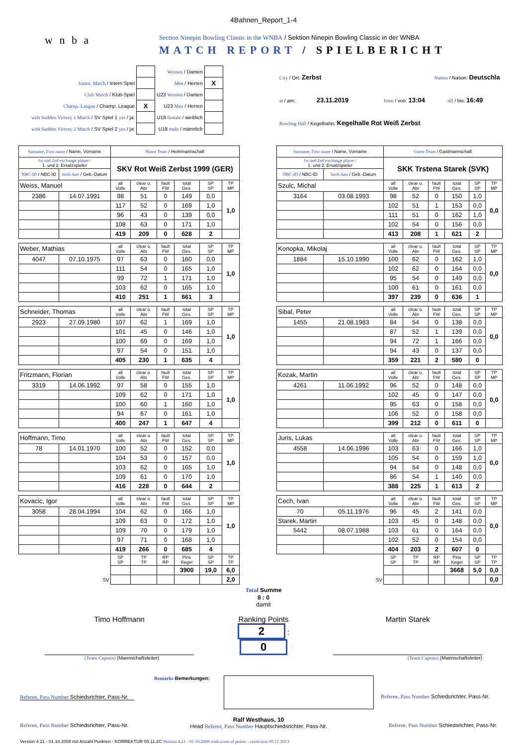4Bahnen_Report_1-4
w n b a
Section Ninepin Bowling Classic in the WNBA / Sektion Ninepin Bowling Classic in der WNBA
MATCH REPORT / SPIELBERICHT
| | | Women / Damen | |
| Intern. Match / Intern Spiel | | Men / Herren | X |
| Club Match / Klub-Spiel | | U23 Women / Damen | |
| Champ.-League / Champ. League | X | U23 Men / Herren | |
| with Sudden Victory 1 Match / SV Spiel 1 yes / ja: | | U18 female / weiblich | |
| with Sudden Victory 2 Match / SV Spiel 2 yes / ja: | | U18 male / männlich | |
| City / Ort: Zerbst | Nation / Nation: Deutschla | |
| at / am: 23.11.2019 | from / von: 13:04 | till / bis: 16:49 |
| Bowling Hall / Kegelbahn: Kegelhalle Rot Weiß Zerbst | | |
| Surname, First name / Name, Vorname | | Home Team / Heimmannschaft | | | | | |
| 1st and 2nd exchange player / 1. und 2. Ersatzspieler | | SKV Rot Weiß Zerbst 1999 (GER) | | | | | |
| NBC-ID / NBC-ID | birth date / Geb.-Datum | | | | | | |
| Weiss, Manuel | | all Volle | clear o. Abr | fault FW | total Ges. | SP SP | TP MP |
| 2386 | 14.07.1991 | 98 | 51 | 0 | 149 | 0,0 | 1,0 |
| | | 117 | 52 | 0 | 169 | 1,0 | |
| | | 96 | 43 | 0 | 139 | 0,0 | |
| | | 108 | 63 | 0 | 171 | 1,0 | |
| | | 419 | 209 | 0 | 628 | 2 | |
| Weber, Mathias | | all Volle | clear o. Abr | fault FW | total Ges. | SP SP | TP MP |
| 4047 | 07.10.1975 | 97 | 63 | 0 | 160 | 0,0 | 1,0 |
| | | 111 | 54 | 0 | 165 | 1,0 | |
| | | 99 | 72 | 1 | 171 | 1,0 | |
| | | 103 | 62 | 0 | 165 | 1,0 | |
| | | 410 | 251 | 1 | 661 | 3 | |
| Schneider, Thomas | | all Volle | clear o. Abr | fault FW | total Ges. | SP SP | TP MP |
| 2923 | 27.09.1980 | 107 | 62 | 1 | 169 | 1,0 | 1,0 |
| | | 101 | 45 | 0 | 146 | 1,0 | |
| | | 100 | 69 | 0 | 169 | 1,0 | |
| | | 97 | 54 | 0 | 151 | 1,0 | |
| | | 405 | 230 | 1 | 635 | 4 | |
| Fritzmann, Florian | | all Volle | clear o. Abr | fault FW | total Ges. | SP SP | TP MP |
| 3319 | 14.06.1992 | 97 | 58 | 0 | 155 | 1,0 | 1,0 |
| | | 109 | 62 | 0 | 171 | 1,0 | |
| | | 100 | 60 | 1 | 160 | 1,0 | |
| | | 94 | 67 | 0 | 161 | 1,0 | |
| | | 400 | 247 | 1 | 647 | 4 | |
| Hoffmann, Timo | | all Volle | clear o. Abr | fault FW | total Ges. | SP SP | TP MP |
| 78 | 14.01.1970 | 100 | 52 | 0 | 152 | 0,0 | 1,0 |
| | | 104 | 53 | 0 | 157 | 0,0 | |
| | | 103 | 62 | 0 | 165 | 1,0 | |
| | | 109 | 61 | 0 | 170 | 1,0 | |
| | | 416 | 228 | 0 | 644 | 2 | |
| Kovacic, Igor | | all Volle | clear o. Abr | fault FW | total Ges. | SP SP | TP MP |
| 3058 | 28.04.1994 | 104 | 62 | 0 | 166 | 1,0 | 1,0 |
| | | 109 | 63 | 0 | 172 | 1,0 | |
| | | 109 | 70 | 0 | 179 | 1,0 | |
| | | 97 | 71 | 0 | 168 | 1,0 | |
| | | 419 | 266 | 0 | 685 | 4 | |
| | | SP SP | TP TP | RP RP | Pins Kegel | SP SP | TP TP |
| | | | | | 3900 | 19,0 | 6,0 |
| SV | | | | | | | 2,0 |
| Surname, First name / Name, Vorname | | Guest Team / Gastmannschaft | | | | | |
| 1st and 2nd exchange player / 1. und 2. Ersatzspieler | | SKK Trstena Starek (SVK) | | | | | |
| NBC-ID / NBC-ID | birth date / Geb.-Datum | | | | | | |
| Szulc, Michal | | all Volle | clear o. Abr | fault FW | total Ges. | SP SP | TP MP |
| 3164 | 03.08.1993 | 98 | 52 | 0 | 150 | 1,0 | 0,0 |
| | | 102 | 51 | 1 | 153 | 0,0 | |
| | | 111 | 51 | 0 | 162 | 1,0 | |
| | | 102 | 54 | 0 | 156 | 0,0 | |
| | | 413 | 208 | 1 | 621 | 2 | |
| Konopka, Mikolaj | | all Volle | clear o. Abr | fault FW | total Ges. | SP SP | TP MP |
| 1884 | 15.10.1990 | 100 | 62 | 0 | 162 | 1,0 | 0,0 |
| | | 102 | 62 | 0 | 164 | 0,0 | |
| | | 95 | 54 | 0 | 149 | 0,0 | |
| | | 100 | 61 | 0 | 161 | 0,0 | |
| | | 397 | 239 | 0 | 636 | 1 | |
| Sibal, Peter | | all Volle | clear o. Abr | fault FW | total Ges. | SP SP | TP MP |
| 1455 | 21.08.1983 | 84 | 54 | 0 | 138 | 0,0 | 0,0 |
| | | 87 | 52 | 1 | 139 | 0,0 | |
| | | 94 | 72 | 1 | 166 | 0,0 | |
| | | 94 | 43 | 0 | 137 | 0,0 | |
| | | 359 | 221 | 2 | 580 | 0 | |
| Kozak, Martin | | all Volle | clear o. Abr | fault FW | total Ges. | SP SP | TP MP |
| 4261 | 11.06.1992 | 96 | 52 | 0 | 148 | 0,0 | 0,0 |
| | | 102 | 45 | 0 | 147 | 0,0 | |
| | | 95 | 63 | 0 | 158 | 0,0 | |
| | | 106 | 52 | 0 | 158 | 0,0 | |
| | | 399 | 212 | 0 | 611 | 0 | |
| Juris, Lukas | | all Volle | clear o. Abr | fault FW | total Ges. | SP SP | TP MP |
| 4558 | 14.06.1996 | 103 | 63 | 0 | 166 | 1,0 | 0,0 |
| | | 105 | 54 | 0 | 159 | 1,0 | |
| | | 94 | 54 | 0 | 148 | 0,0 | |
| | | 86 | 54 | 1 | 140 | 0,0 | |
| | | 388 | 225 | 1 | 613 | 2 | |
| Cech, Ivan | | all Volle | clear o. Abr | fault FW | total Ges. | SP SP | TP MP |
| 70 | 05.11.1976 | 96 | 45 | 2 | 141 | 0,0 | 0,0 |
| Starek, Martin | | 103 | 45 | 0 | 148 | 0,0 | |
| 5442 | 08.07.1988 | 103 | 61 | 0 | 164 | 0,0 | |
| | | 102 | 52 | 0 | 154 | 0,0 | |
| | | 404 | 203 | 2 | 607 | 0 | |
| | | SP SP | TP TP | RP RP | Pins Kegel | SP SP | TP TP |
| | | | | | 3668 | 5,0 | 0,0 |
| SV | | | | | | | 0,0 |
Total Summe
8 : 0
damit
Timo Hoffmann Ranking Points
2 : 0
Martin Starek
(Team Captain) (Mannschaftsleiter) (Team Captain) (Mannschaftsleiter)
Remarks Bemerkungen:
Referee, Pass Number Schiedsrichter, Pass-Nr.
Referee, Pass Number Schiedsrichter, Pass-Nr.
Referee, Pass Number Schiedsrichter, Pass-Nr. Ralf Westhaus, 10
Head Referee, Pass Number Hauptschiedsrichter, Pass-Nr. Referee, Pass Number Schiedsrichter, Pass-Nr.
Version 4.21 - 01.10.2008 mit Anzahl Punkten - KORREKTUR 05.11.2C Version 4.21 - 01.10.2008 with score of points - correction 05.11.2013